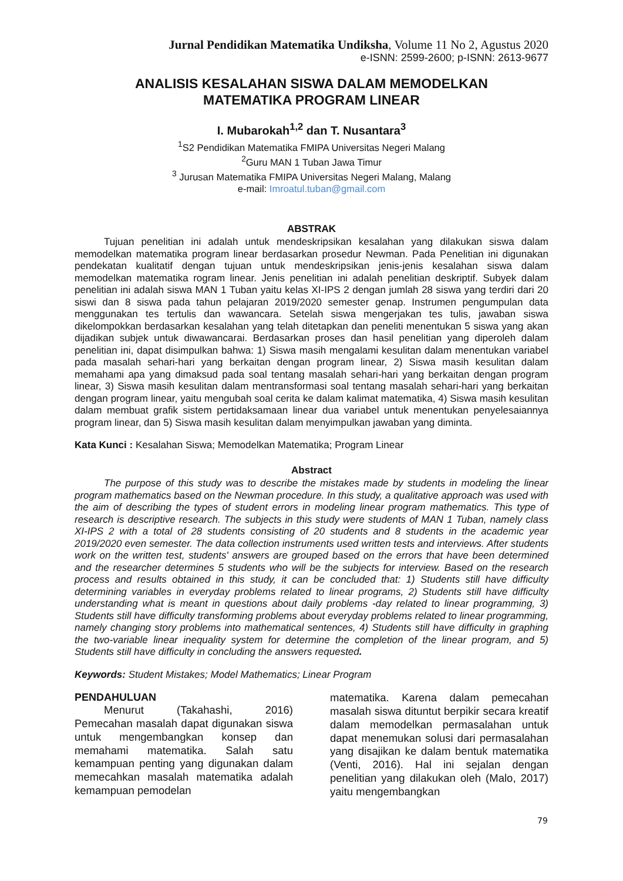Jurnal Pendidikan Matematika Undiksha, Volume 11 No 2, Agustus 2020
e-ISNN: 2599-2600; p-ISNN: 2613-9677
ANALISIS KESALAHAN SISWA DALAM MEMODELKAN
MATEMATIKA PROGRAM LINEAR
I. Mubarokah<sup>1,2</sup> dan T. Nusantara<sup>3</sup>
<sup>1</sup> S2 Pendidikan Matematika FMIPA Universitas Negeri Malang
<sup>2</sup> Guru MAN 1 Tuban Jawa Timur
<sup>3</sup> Jurusan Matematika FMIPA Universitas Negeri Malang, Malang
e-mail: Imroatul.tuban@gmail.com
ABSTRAK
Tujuan penelitian ini adalah untuk mendeskripsikan kesalahan yang dilakukan siswa dalam memodelkan matematika program linear berdasarkan prosedur Newman. Pada Penelitian ini digunakan pendekatan kualitatif dengan tujuan untuk mendeskripsikan jenis-jenis kesalahan siswa dalam memodelkan matematika rogram linear. Jenis penelitian ini adalah penelitian deskriptif. Subyek dalam penelitian ini adalah siswa MAN 1 Tuban yaitu kelas XI-IPS 2 dengan jumlah 28 siswa yang terdiri dari 20 siswi dan 8 siswa pada tahun pelajaran 2019/2020 semester genap. Instrumen pengumpulan data menggunakan tes tertulis dan wawancara. Setelah siswa mengerjakan tes tulis, jawaban siswa dikelompokkan berdasarkan kesalahan yang telah ditetapkan dan peneliti menentukan 5 siswa yang akan dijadikan subjek untuk diwawancarai. Berdasarkan proses dan hasil penelitian yang diperoleh dalam penelitian ini, dapat disimpulkan bahwa: 1) Siswa masih mengalami kesulitan dalam menentukan variabel pada masalah sehari-hari yang berkaitan dengan program linear, 2) Siswa masih kesulitan dalam memahami apa yang dimaksud pada soal tentang masalah sehari-hari yang berkaitan dengan program linear, 3) Siswa masih kesulitan dalam mentransformasi soal tentang masalah sehari-hari yang berkaitan dengan program linear, yaitu mengubah soal cerita ke dalam kalimat matematika, 4) Siswa masih kesulitan dalam membuat grafik sistem pertidaksamaan linear dua variabel untuk menentukan penyelesaiannya program linear, dan 5) Siswa masih kesulitan dalam menyimpulkan jawaban yang diminta.
Kata Kunci : Kesalahan Siswa; Memodelkan Matematika; Program Linear
Abstract
The purpose of this study was to describe the mistakes made by students in modeling the linear program mathematics based on the Newman procedure. In this study, a qualitative approach was used with the aim of describing the types of student errors in modeling linear program mathematics. This type of research is descriptive research. The subjects in this study were students of MAN 1 Tuban, namely class XI-IPS 2 with a total of 28 students consisting of 20 students and 8 students in the academic year 2019/2020 even semester. The data collection instruments used written tests and interviews. After students work on the written test, students' answers are grouped based on the errors that have been determined and the researcher determines 5 students who will be the subjects for interview. Based on the research process and results obtained in this study, it can be concluded that: 1) Students still have difficulty determining variables in everyday problems related to linear programs, 2) Students still have difficulty understanding what is meant in questions about daily problems -day related to linear programming, 3) Students still have difficulty transforming problems about everyday problems related to linear programming, namely changing story problems into mathematical sentences, 4) Students still have difficulty in graphing the two-variable linear inequality system for determine the completion of the linear program, and 5) Students still have difficulty in concluding the answers requested.
Keywords: Student Mistakes; Model Mathematics; Linear Program
PENDAHULUAN
Menurut (Takahashi, 2016) Pemecahan masalah dapat digunakan siswa untuk mengembangkan konsep dan memahami matematika. Salah satu kemampuan penting yang digunakan dalam memecahkan masalah matematika adalah kemampuan pemodelan
matematika. Karena dalam pemecahan masalah siswa dituntut berpikir secara kreatif dalam memodelkan permasalahan untuk dapat menemukan solusi dari permasalahan yang disajikan ke dalam bentuk matematika (Venti, 2016). Hal ini sejalan dengan penelitian yang dilakukan oleh (Malo, 2017) yaitu mengembangkan
79